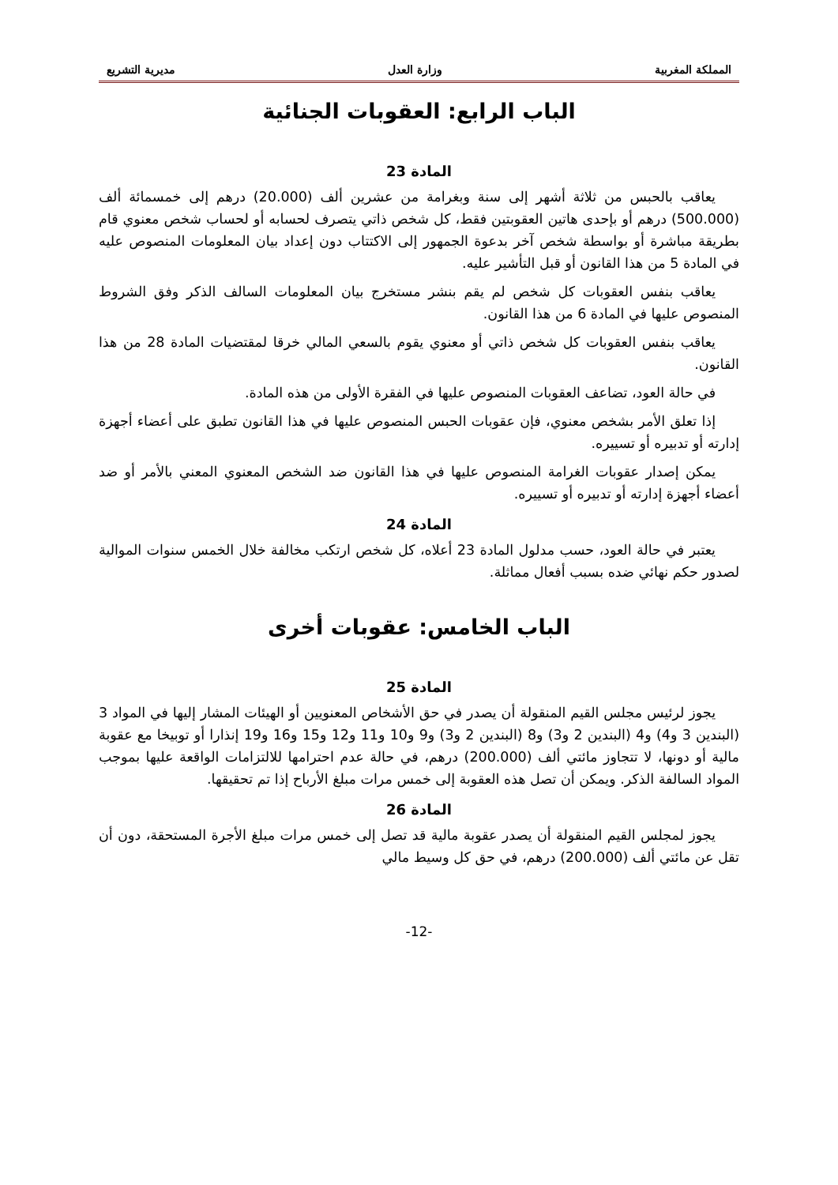المملكة المغربية وزارة العدل مديرية التشريع
الباب الرابع: العقوبات الجنائية
المادة 23
يعاقب بالحبس من ثلاثة أشهر إلى سنة وبغرامة من عشرين ألف (20.000) درهم إلى خمسمائة ألف (500.000) درهم أو بإحدى هاتين العقوبتين فقط، كل شخص ذاتي يتصرف لحسابه أو لحساب شخص معنوي قام بطريقة مباشرة أو بواسطة شخص آخر بدعوة الجمهور إلى الاكتتاب دون إعداد بيان المعلومات المنصوص عليه في المادة 5 من هذا القانون أو قبل التأشير عليه.
يعاقب بنفس العقوبات كل شخص لم يقم بنشر مستخرج بيان المعلومات السالف الذكر وفق الشروط المنصوص عليها في المادة 6 من هذا القانون.
يعاقب بنفس العقوبات كل شخص ذاتي أو معنوي يقوم بالسعي المالي خرقا لمقتضيات المادة 28 من هذا القانون.
في حالة العود، تضاعف العقوبات المنصوص عليها في الفقرة الأولى من هذه المادة.
إذا تعلق الأمر بشخص معنوي، فإن عقوبات الحبس المنصوص عليها في هذا القانون تطبق على أعضاء أجهزة إدارته أو تدبيره أو تسييره.
يمكن إصدار عقوبات الغرامة المنصوص عليها في هذا القانون ضد الشخص المعنوي المعني بالأمر أو ضد أعضاء أجهزة إدارته أو تدبيره أو تسييره.
المادة 24
يعتبر في حالة العود، حسب مدلول المادة 23 أعلاه، كل شخص ارتكب مخالفة خلال الخمس سنوات الموالية لصدور حكم نهائي ضده بسبب أفعال مماثلة.
الباب الخامس: عقوبات أخرى
المادة 25
يجوز لرئيس مجلس القيم المنقولة أن يصدر في حق الأشخاص المعنويين أو الهيئات المشار إليها في المواد 3 (البندين 3 و4) و4 (البندين 2 و3) و8 (البندين 2 و3) و9 و10 و11 و12 و15 و16 و19 إنذارا أو توبيخا مع عقوبة مالية أو دونها، لا تتجاوز مائتي ألف (200.000) درهم، في حالة عدم احترامها للالتزامات الواقعة عليها بموجب المواد السالفة الذكر. ويمكن أن تصل هذه العقوبة إلى خمس مرات مبلغ الأرباح إذا تم تحقيقها.
المادة 26
يجوز لمجلس القيم المنقولة أن يصدر عقوبة مالية قد تصل إلى خمس مرات مبلغ الأجرة المستحقة، دون أن تقل عن مائتي ألف (200.000) درهم، في حق كل وسيط مالي
-12-